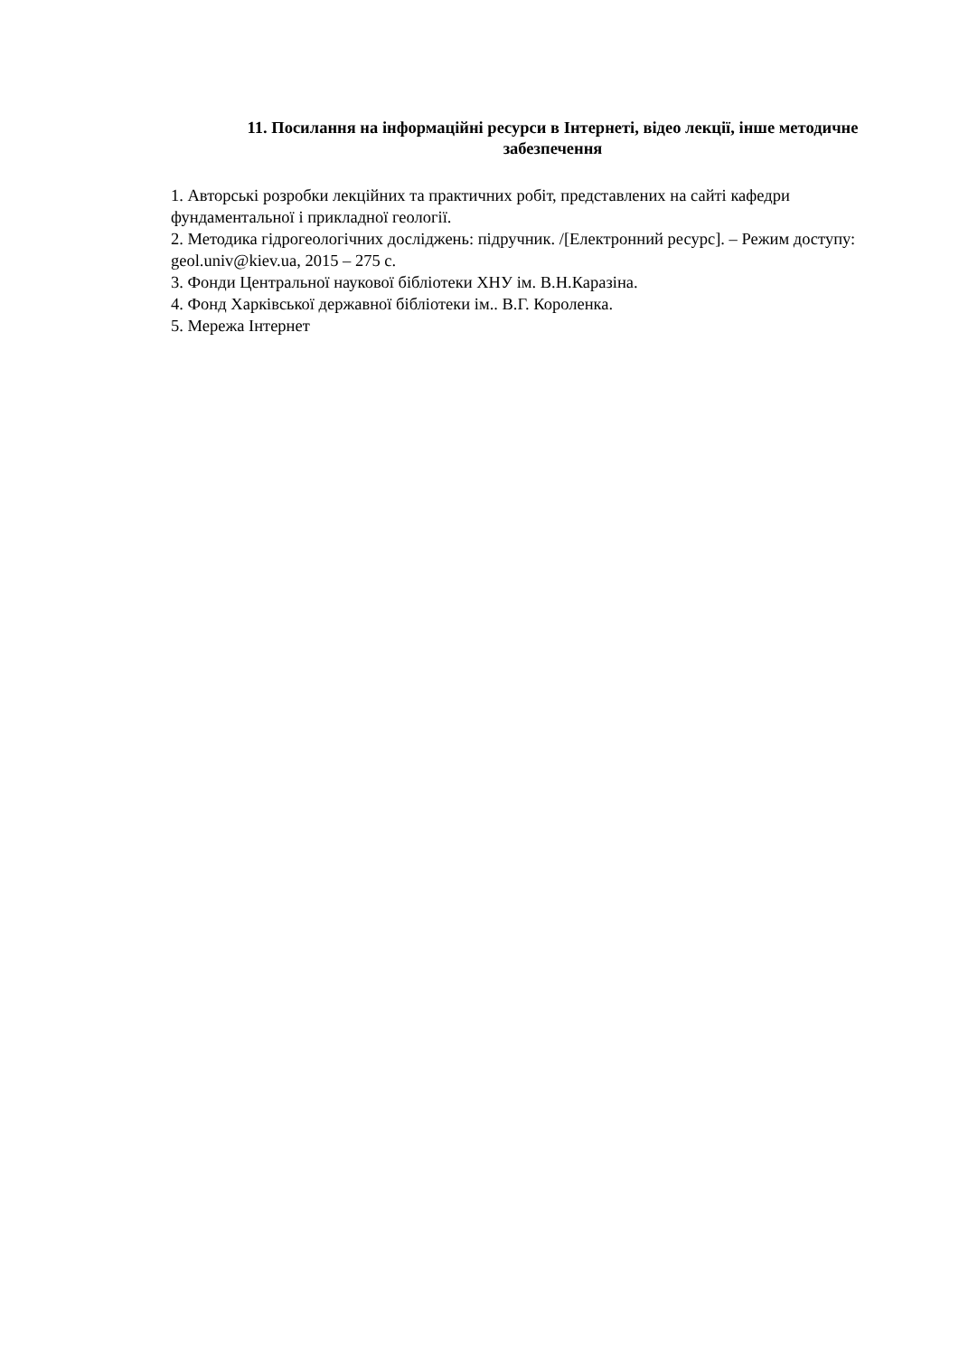11. Посилання на інформаційні ресурси в Інтернеті, відео лекції, інше методичне забезпечення
1. Авторські розробки лекційних та практичних робіт, представлених на сайті кафедри фундаментальної і прикладної геології.
2. Методика гідрогеологічних досліджень: підручник. /[Електронний ресурс]. – Режим доступу: geol.univ@kiev.ua, 2015 – 275 с.
3. Фонди Центральної наукової бібліотеки ХНУ ім. В.Н.Каразіна.
4. Фонд Харківської державної бібліотеки ім.. В.Г. Короленка.
5. Мережа Інтернет